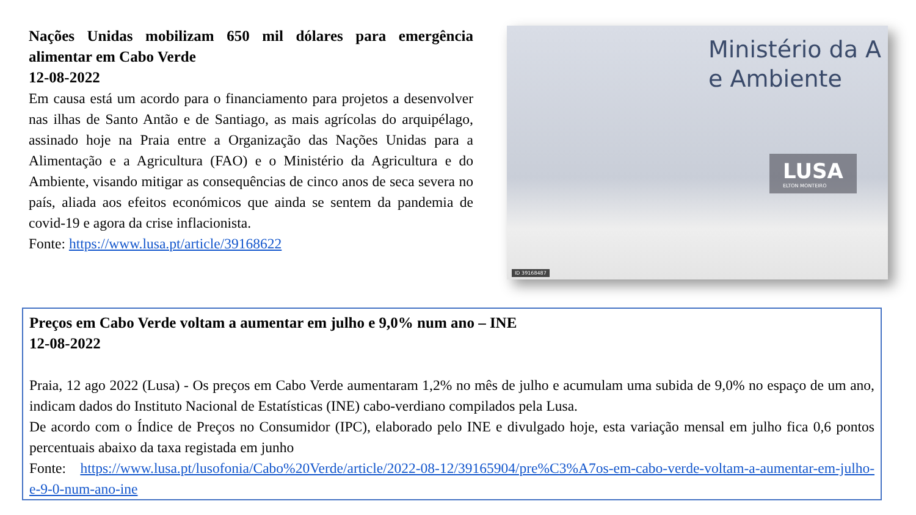Nações Unidas mobilizam 650 mil dólares para emergência alimentar em Cabo Verde
12-08-2022
Em causa está um acordo para o financiamento para projetos a desenvolver nas ilhas de Santo Antão e de Santiago, as mais agrícolas do arquipélago, assinado hoje na Praia entre a Organização das Nações Unidas para a Alimentação e a Agricultura (FAO) e o Ministério da Agricultura e do Ambiente, visando mitigar as consequências de cinco anos de seca severa no país, aliada aos efeitos económicos que ainda se sentem da pandemia de covid-19 e agora da crise inflacionista.
Fonte: https://www.lusa.pt/article/39168622
Ministério da A
e Ambiente
LUSA
ELTON MONTEIRO
ID 39168487
Preços em Cabo Verde voltam a aumentar em julho e 9,0% num ano – INE
12-08-2022
Praia, 12 ago 2022 (Lusa) - Os preços em Cabo Verde aumentaram 1,2% no mês de julho e acumulam uma subida de 9,0% no espaço de um ano, indicam dados do Instituto Nacional de Estatísticas (INE) cabo-verdiano compilados pela Lusa.
De acordo com o Índice de Preços no Consumidor (IPC), elaborado pelo INE e divulgado hoje, esta variação mensal em julho fica 0,6 pontos percentuais abaixo da taxa registada em junho
Fonte: https://www.lusa.pt/lusofonia/Cabo%20Verde/article/2022-08-12/39165904/pre%C3%A7os-em-cabo-verde-voltam-a-aumentar-em-julho-e-9-0-num-ano-ine